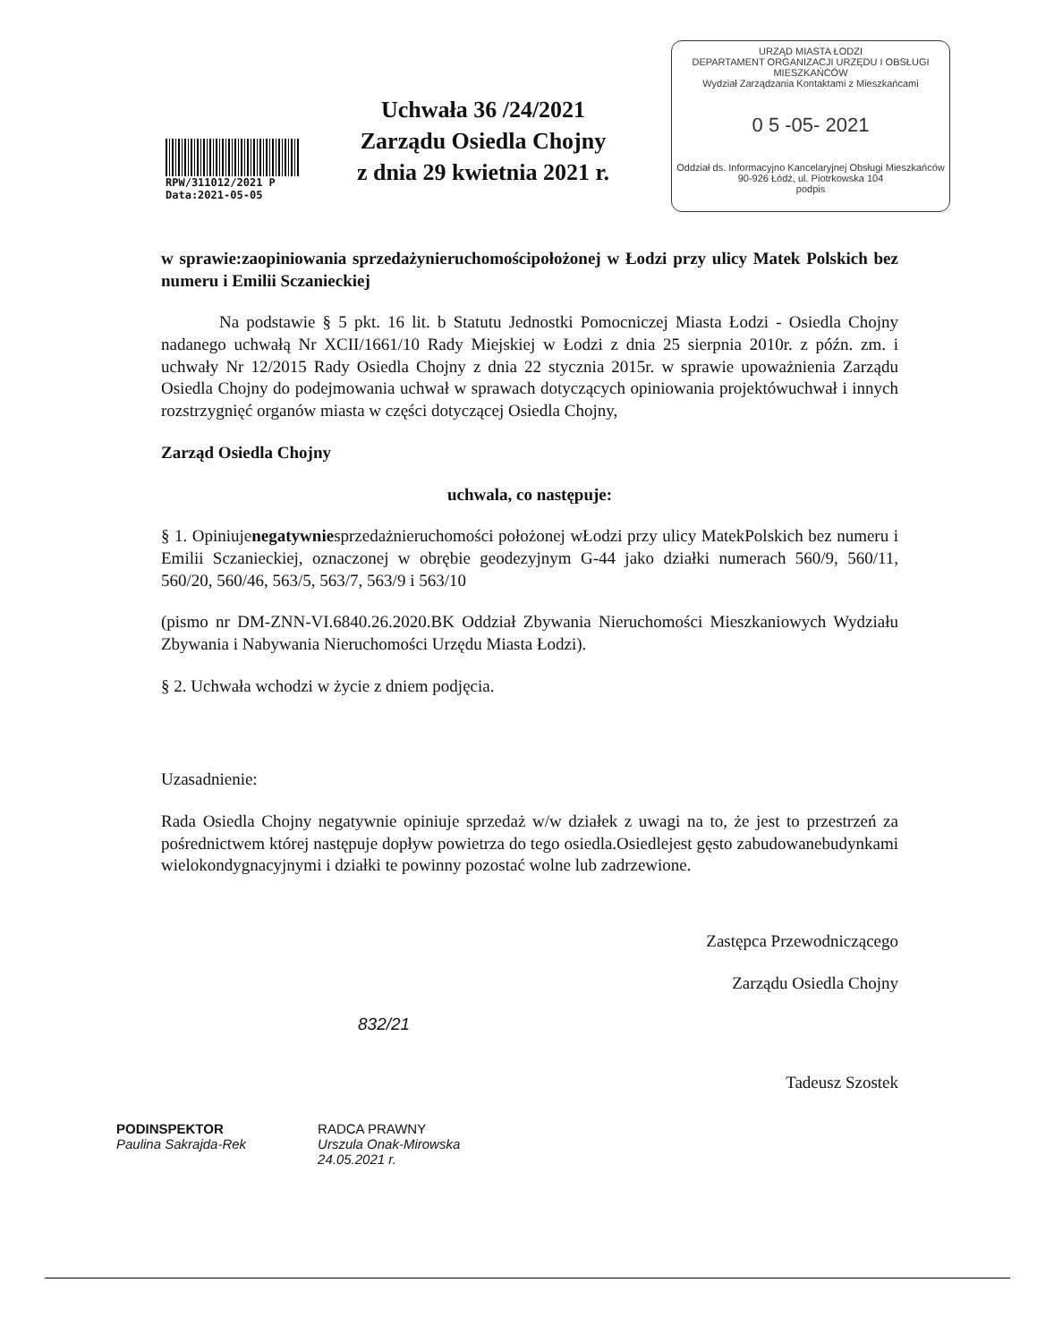RPW/311012/2021 P
Data:2021-05-05
Uchwała 36 /24/2021
Zarządu Osiedla Chojny
z dnia 29 kwietnia 2021 r.
URZĄD MIASTA ŁODZI
DEPARTAMENT ORGANIZACJI URZĘDU I OBSŁUGI MIESZKAŃCÓW
Wydział Zarządzania Kontaktami z Mieszkańcami
0 5 -05- 2021
Oddział ds. Informacyjno Kancelaryjnej Obsługi Mieszkańców
90-926 Łódź, ul. Piotrkowska 104
podpis
w sprawie:zaopiniowania sprzedażynieruchomościpołożonej w Łodzi przy ulicy Matek Polskich bez numeru i Emilii Sczanieckiej
Na podstawie § 5 pkt. 16 lit. b Statutu Jednostki Pomocniczej Miasta Łodzi - Osiedla Chojny nadanego uchwałą Nr XCII/1661/10 Rady Miejskiej w Łodzi z dnia 25 sierpnia 2010r. z późn. zm. i uchwały Nr 12/2015 Rady Osiedla Chojny z dnia 22 stycznia 2015r. w sprawie upoważnienia Zarządu Osiedla Chojny do podejmowania uchwał w sprawach dotyczących opiniowania projektówuchwał i innych rozstrzygnięć organów miasta w części dotyczącej Osiedla Chojny,
Zarząd Osiedla Chojny
uchwala, co następuje:
§ 1. Opiniujenegatywniesprzedażnieruchomości położonej wŁodzi przy ulicy MatekPolskich bez numeru i Emilii Sczanieckiej, oznaczonej w obrębie geodezyjnym G-44 jako działki numerach 560/9, 560/11, 560/20, 560/46, 563/5, 563/7, 563/9 i 563/10
(pismo nr DM-ZNN-VI.6840.26.2020.BK Oddział Zbywania Nieruchomości Mieszkaniowych Wydziału Zbywania i Nabywania Nieruchomości Urzędu Miasta Łodzi).
§ 2. Uchwała wchodzi w życie z dniem podjęcia.
Uzasadnienie:
Rada Osiedla Chojny negatywnie opiniuje sprzedaż w/w działek z uwagi na to, że jest to przestrzeń za pośrednictwem której następuje dopływ powietrza do tego osiedla.Osiedlejest gęsto zabudowanebudynkami wielokondygnacyjnymi i działki te powinny pozostać wolne lub zadrzewione.
Zastępca Przewodniczącego
Zarządu Osiedla Chojny
832/21
Tadeusz Szostek
PODINSPEKTOR
Paulina Sakrajda-Rek
RADCA PRAWNY
Urszula Onak-Mirowska
24.05.2021 r.